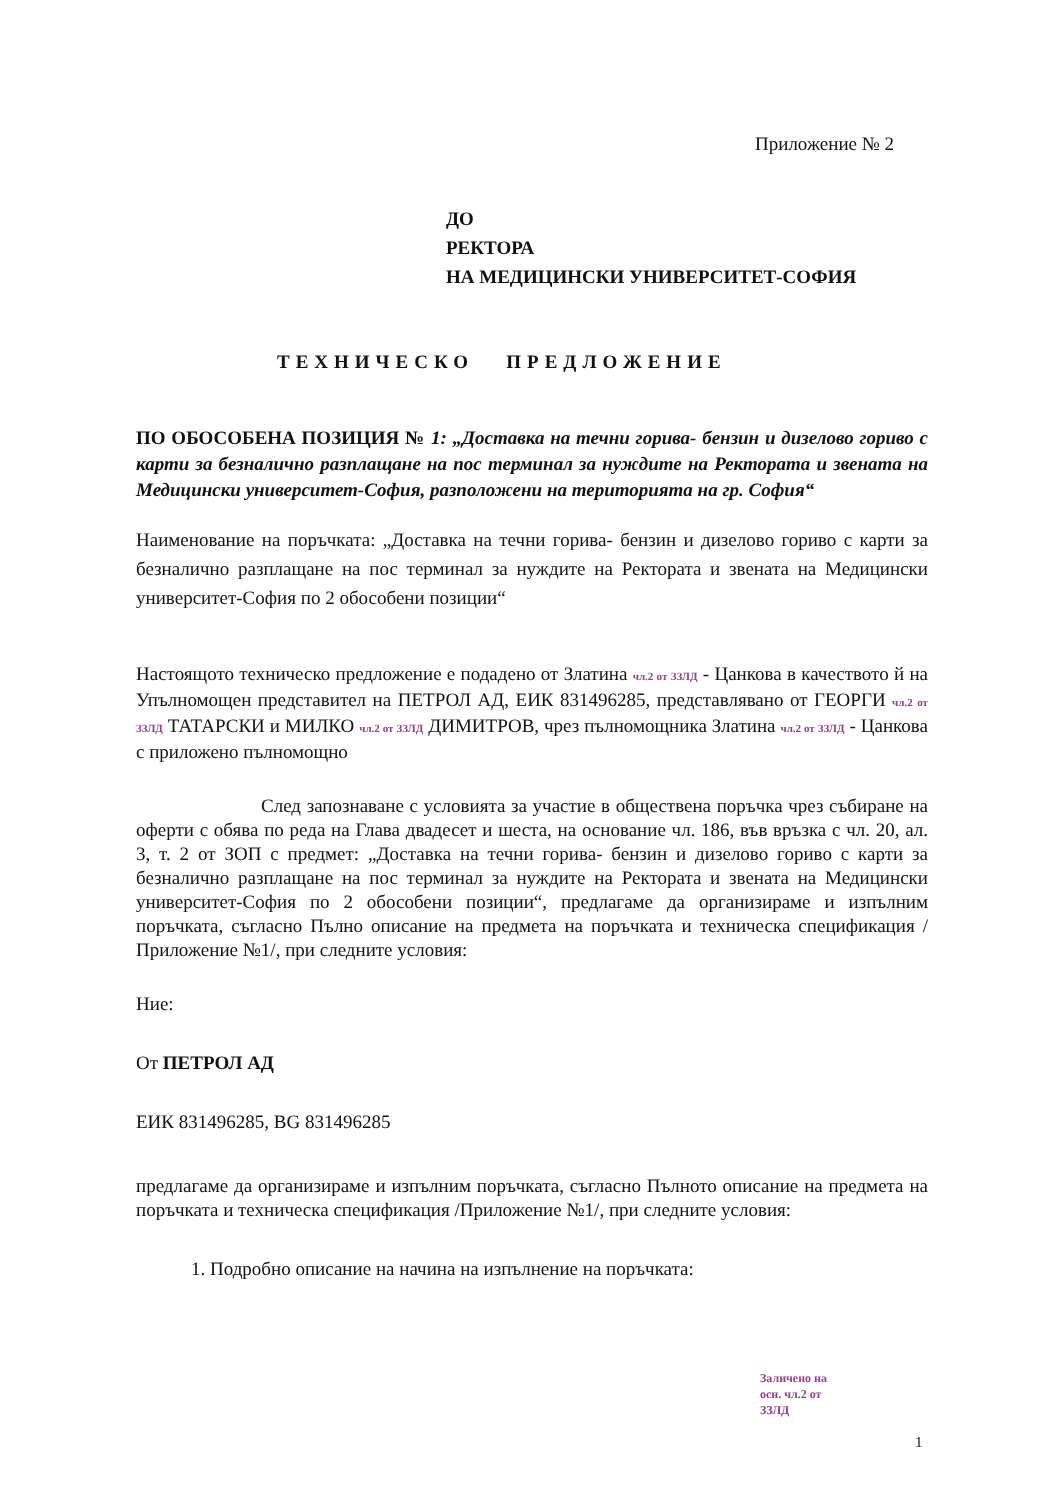Приложение № 2
ДО
РЕКТОРА
НА МЕДИЦИНСКИ УНИВЕРСИТЕТ-СОФИЯ
ТЕХНИЧЕСКО ПРЕДЛОЖЕНИЕ
ПО ОБОСОБЕНА ПОЗИЦИЯ № 1: „Доставка на течни горива- бензин и дизелово гориво с карти за безналично разплащане на пос терминал за нуждите на Ректората и звената на Медицински университет-София, разположени на територията на гр. София“
Наименование на поръчката: „Доставка на течни горива- бензин и дизелово гориво с карти за безналично разплащане на пос терминал за нуждите на Ректората и звената на Медицински университет-София по 2 обособени позиции“
Настоящото техническо предложение е подадено от Златина чл.2 от ЗЗЛД - Цанкова в качеството й на Упълномощен представител на ПЕТРОЛ АД, ЕИК 831496285, представлявано от ГЕОРГИ чл.2 от ЗЗЛД ТАТАРСКИ и МИЛКО чл.2 от ЗЗЛД ДИМИТРОВ, чрез пълномощника Златина чл.2 от ЗЗЛД - Цанкова с приложено пълномощно
След запознаване с условията за участие в обществена поръчка чрез събиране на оферти с обява по реда на Глава двадесет и шеста, на основание чл. 186, във връзка с чл. 20, ал. 3, т. 2 от ЗОП с предмет: „Доставка на течни горива- бензин и дизелово гориво с карти за безналично разплащане на пос терминал за нуждите на Ректората и звената на Медицински университет-София по 2 обособени позиции“, предлагаме да организираме и изпълним поръчката, съгласно Пълно описание на предмета на поръчката и техническа спецификация /Приложение №1/, при следните условия:
Ние:
От ПЕТРОЛ АД
ЕИК 831496285, BG 831496285
предлагаме да организираме и изпълним поръчката, съгласно Пълното описание на предмета на поръчката и техническа спецификация /Приложение №1/, при следните условия:
1. Подробно описание на начина на изпълнение на поръчката:
Заличено на
осн. чл.2 от
ЗЗЛД
1